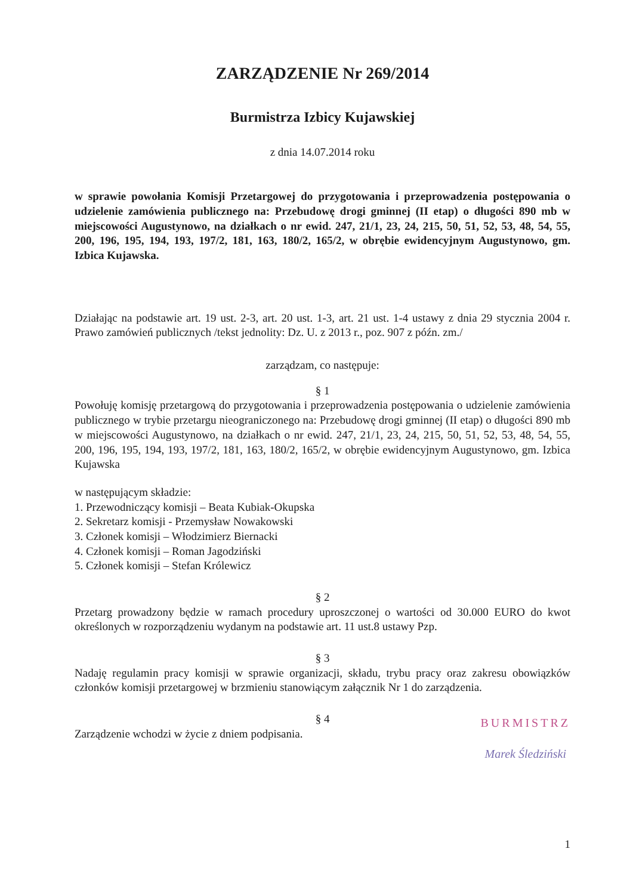ZARZĄDZENIE Nr 269/2014
Burmistrza Izbicy Kujawskiej
z dnia 14.07.2014 roku
w sprawie powołania Komisji Przetargowej do przygotowania i przeprowadzenia postępowania o udzielenie zamówienia publicznego na: Przebudowę drogi gminnej (II etap) o długości 890 mb w miejscowości Augustynowo, na działkach o nr ewid. 247, 21/1, 23, 24, 215, 50, 51, 52, 53, 48, 54, 55, 200, 196, 195, 194, 193, 197/2, 181, 163, 180/2, 165/2, w obrębie ewidencyjnym Augustynowo, gm. Izbica Kujawska.
Działając na podstawie art. 19 ust. 2-3, art. 20 ust. 1-3, art. 21 ust. 1-4 ustawy z dnia 29 stycznia 2004 r. Prawo zamówień publicznych /tekst jednolity: Dz. U. z 2013 r., poz. 907 z późn. zm./
zarządzam, co następuje:
§ 1
Powołuję komisję przetargową do przygotowania i przeprowadzenia postępowania o udzielenie zamówienia publicznego w trybie przetargu nieograniczonego na: Przebudowę drogi gminnej (II etap) o długości 890 mb w miejscowości Augustynowo, na działkach o nr ewid. 247, 21/1, 23, 24, 215, 50, 51, 52, 53, 48, 54, 55, 200, 196, 195, 194, 193, 197/2, 181, 163, 180/2, 165/2, w obrębie ewidencyjnym Augustynowo, gm. Izbica Kujawska
w następującym składzie:
1. Przewodniczący komisji – Beata Kubiak-Okupska
2. Sekretarz komisji - Przemysław Nowakowski
3. Członek komisji – Włodzimierz Biernacki
4. Członek komisji – Roman Jagodziński
5. Członek komisji – Stefan Królewicz
§ 2
Przetarg prowadzony będzie w ramach procedury uproszczonej o wartości od 30.000 EURO do kwot określonych w rozporządzeniu wydanym na podstawie art. 11 ust.8 ustawy Pzp.
§ 3
Nadaję regulamin pracy komisji w sprawie organizacji, składu, trybu pracy oraz zakresu obowiązków członków komisji przetargowej w brzmieniu stanowiącym załącznik Nr 1 do zarządzenia.
§ 4
BURMISTRZ
Marek Śledziński
Zarządzenie wchodzi w życie z dniem podpisania.
1